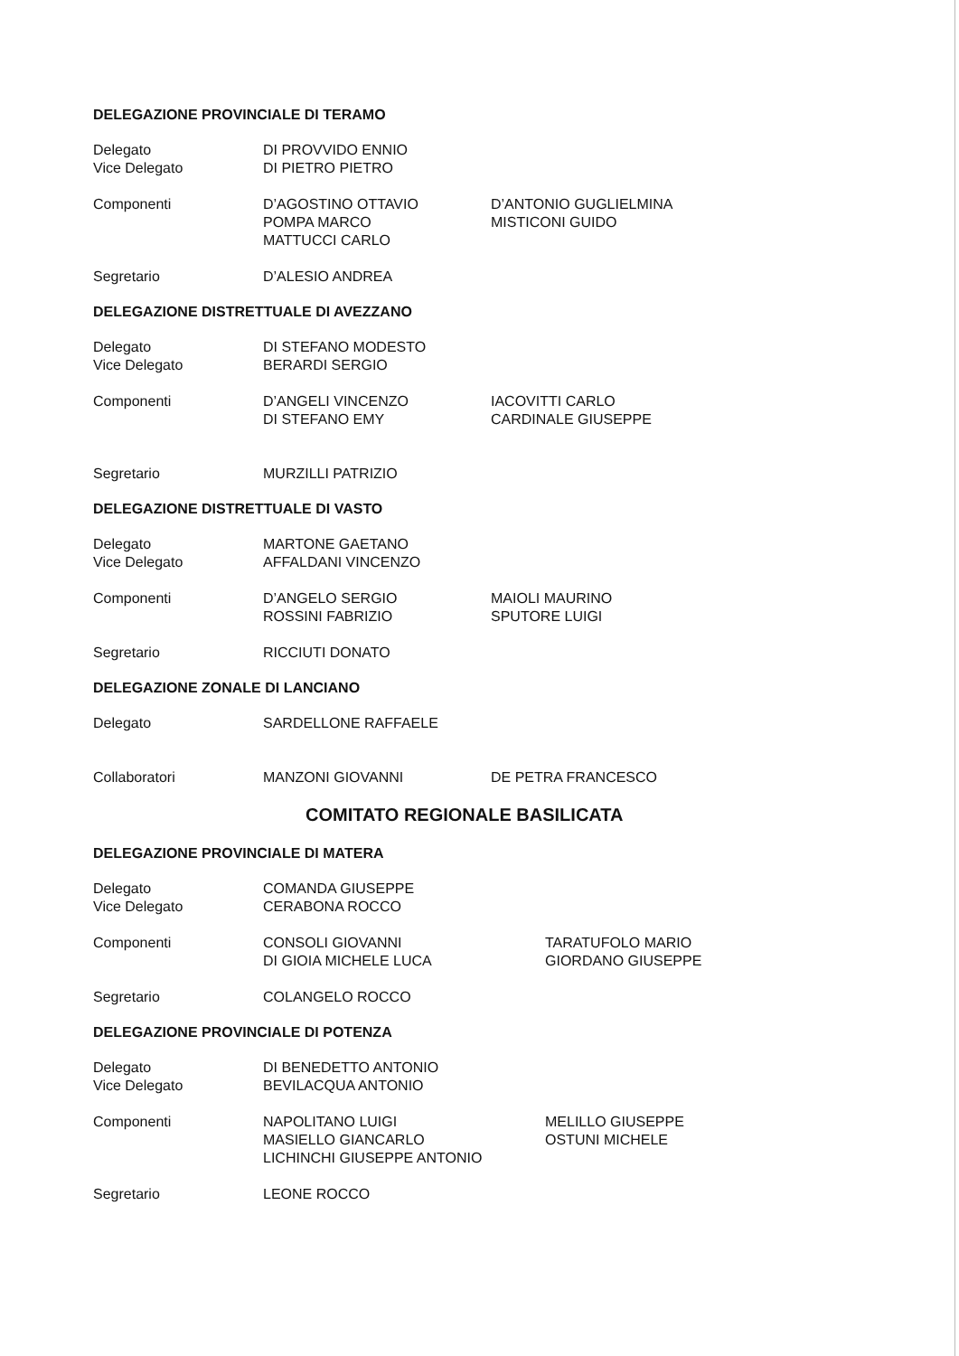DELEGAZIONE PROVINCIALE DI TERAMO
Delegato
Vice Delegato
DI PROVVIDO ENNIO
DI PIETRO PIETRO
Componenti D’AGOSTINO OTTAVIO
POMPA MARCO
MATTUCCI CARLO
D’ANTONIO GUGLIELMINA
MISTICONI GUIDO
Segretario D’ALESIO ANDREA
DELEGAZIONE DISTRETTUALE DI AVEZZANO
Delegato
Vice Delegato
DI STEFANO MODESTO
BERARDI SERGIO
Componenti D’ANGELI VINCENZO
DI STEFANO EMY
IACOVITTI CARLO
CARDINALE GIUSEPPE
Segretario MURZILLI PATRIZIO
DELEGAZIONE DISTRETTUALE DI VASTO
Delegato
Vice Delegato
MARTONE GAETANO
AFFALDANI VINCENZO
Componenti D’ANGELO SERGIO
ROSSINI FABRIZIO
MAIOLI MAURINO
SPUTORE LUIGI
Segretario RICCIUTI DONATO
DELEGAZIONE ZONALE DI LANCIANO
Delegato SARDELLONE RAFFAELE
Collaboratori MANZONI GIOVANNI DE PETRA FRANCESCO
COMITATO REGIONALE BASILICATA
DELEGAZIONE PROVINCIALE DI MATERA
Delegato
Vice Delegato
COMANDA GIUSEPPE
CERABONA ROCCO
Componenti CONSOLI GIOVANNI
DI GIOIA MICHELE LUCA
TARATUFOLO MARIO
GIORDANO GIUSEPPE
Segretario COLANGELO ROCCO
DELEGAZIONE PROVINCIALE DI POTENZA
Delegato
Vice Delegato
DI BENEDETTO ANTONIO
BEVILACQUA ANTONIO
Componenti NAPOLITANO LUIGI
MASIELLO GIANCARLO
LICHINCHI GIUSEPPE ANTONIO
MELILLO GIUSEPPE
OSTUNI MICHELE
Segretario LEONE ROCCO